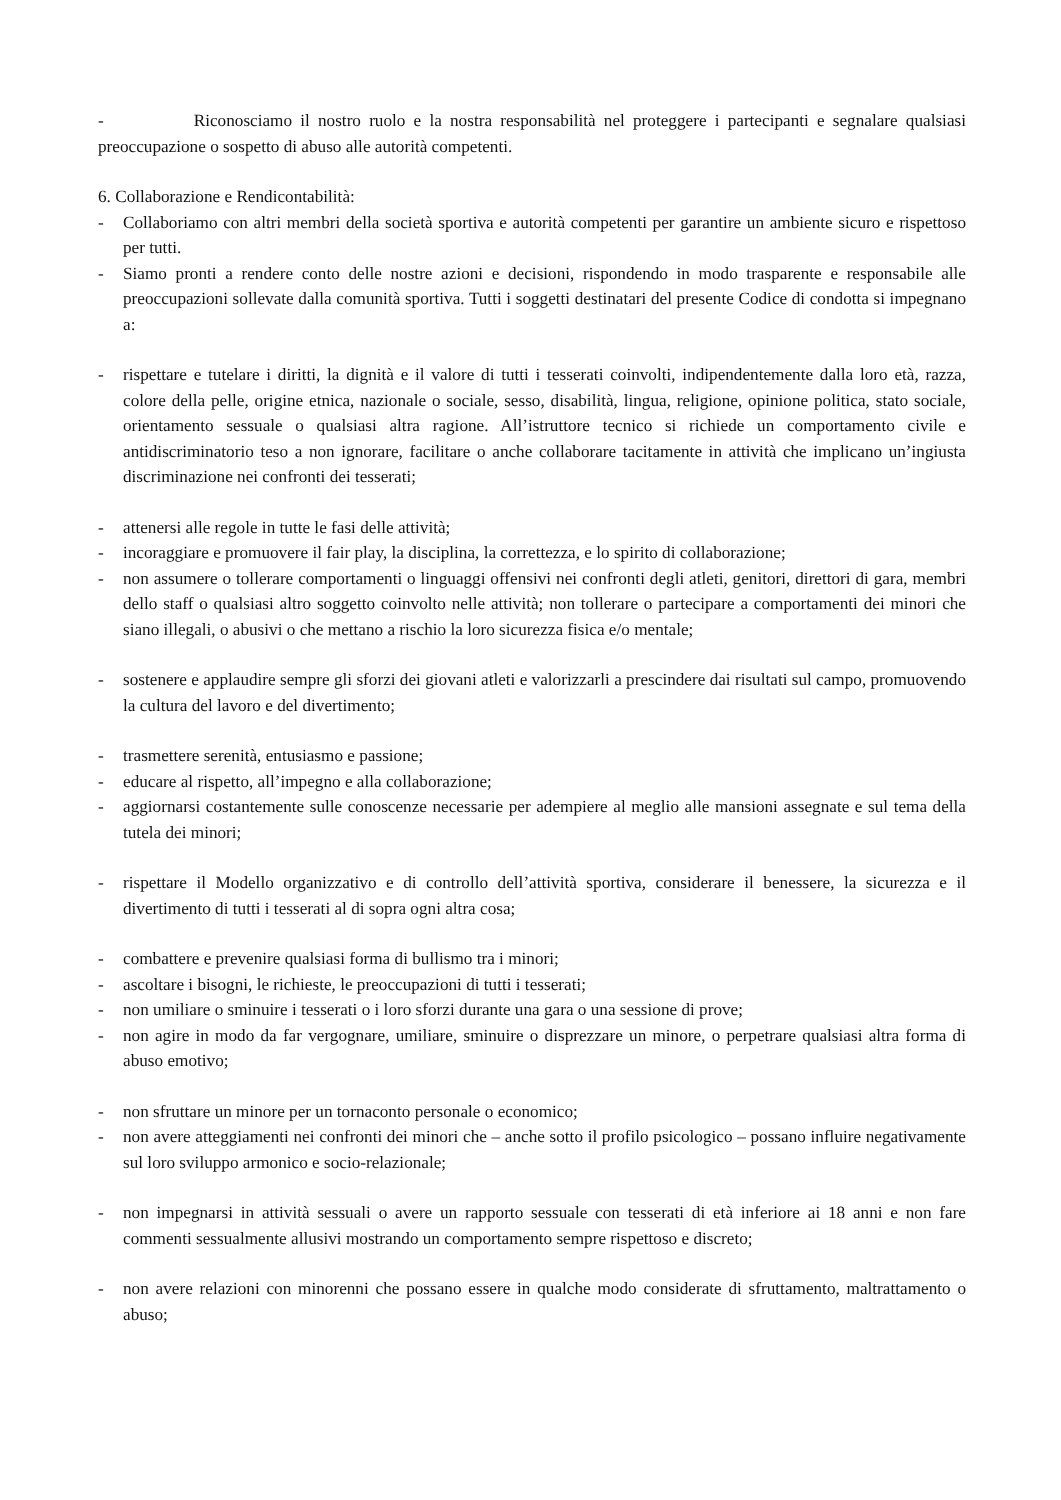- Riconosciamo il nostro ruolo e la nostra responsabilità nel proteggere i partecipanti e segnalare qualsiasi preoccupazione o sospetto di abuso alle autorità competenti.
6. Collaborazione e Rendicontabilità:
- Collaboriamo con altri membri della società sportiva e autorità competenti per garantire un ambiente sicuro e rispettoso per tutti.
- Siamo pronti a rendere conto delle nostre azioni e decisioni, rispondendo in modo trasparente e responsabile alle preoccupazioni sollevate dalla comunità sportiva. Tutti i soggetti destinatari del presente Codice di condotta si impegnano a:
- rispettare e tutelare i diritti, la dignità e il valore di tutti i tesserati coinvolti, indipendentemente dalla loro età, razza, colore della pelle, origine etnica, nazionale o sociale, sesso, disabilità, lingua, religione, opinione politica, stato sociale, orientamento sessuale o qualsiasi altra ragione. All’istruttore tecnico si richiede un comportamento civile e antidiscriminatorio teso a non ignorare, facilitare o anche collaborare tacitamente in attività che implicano un’ingiusta discriminazione nei confronti dei tesserati;
- attenersi alle regole in tutte le fasi delle attività;
- incoraggiare e promuovere il fair play, la disciplina, la correttezza, e lo spirito di collaborazione;
- non assumere o tollerare comportamenti o linguaggi offensivi nei confronti degli atleti, genitori, direttori di gara, membri dello staff o qualsiasi altro soggetto coinvolto nelle attività; non tollerare o partecipare a comportamenti dei minori che siano illegali, o abusivi o che mettano a rischio la loro sicurezza fisica e/o mentale;
- sostenere e applaudire sempre gli sforzi dei giovani atleti e valorizzarli a prescindere dai risultati sul campo, promuovendo la cultura del lavoro e del divertimento;
- trasmettere serenità, entusiasmo e passione;
- educare al rispetto, all’impegno e alla collaborazione;
- aggiornarsi costantemente sulle conoscenze necessarie per adempiere al meglio alle mansioni assegnate e sul tema della tutela dei minori;
- rispettare il Modello organizzativo e di controllo dell’attività sportiva, considerare il benessere, la sicurezza e il divertimento di tutti i tesserati al di sopra ogni altra cosa;
- combattere e prevenire qualsiasi forma di bullismo tra i minori;
- ascoltare i bisogni, le richieste, le preoccupazioni di tutti i tesserati;
- non umiliare o sminuire i tesserati o i loro sforzi durante una gara o una sessione di prove;
- non agire in modo da far vergognare, umiliare, sminuire o disprezzare un minore, o perpetrare qualsiasi altra forma di abuso emotivo;
- non sfruttare un minore per un tornaconto personale o economico;
- non avere atteggiamenti nei confronti dei minori che – anche sotto il profilo psicologico – possano influire negativamente sul loro sviluppo armonico e socio-relazionale;
- non impegnarsi in attività sessuali o avere un rapporto sessuale con tesserati di età inferiore ai 18 anni e non fare commenti sessualmente allusivi mostrando un comportamento sempre rispettoso e discreto;
- non avere relazioni con minorenni che possano essere in qualche modo considerate di sfruttamento, maltrattamento o abuso;